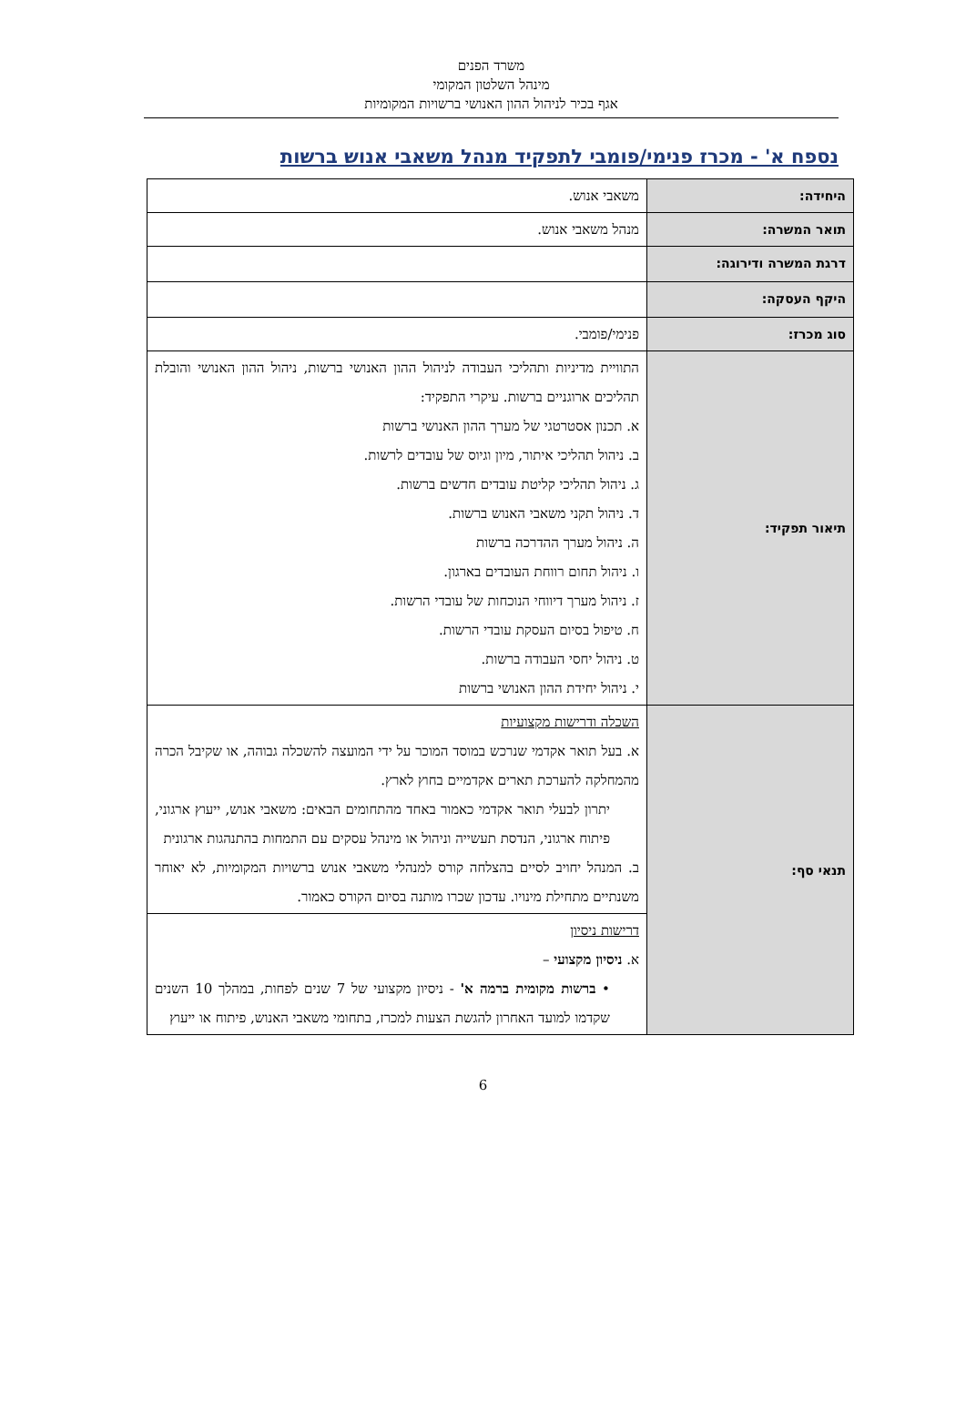משרד הפנים
מינהל השלטון המקומי
אגף בכיר לניהול ההון האנושי ברשויות המקומיות
נספח א' - מכרז פנימי/פומבי לתפקיד מנהל משאבי אנוש ברשות
| היחידה: | משאבי אנוש. |
| תואר המשרה: | מנהל משאבי אנוש. |
| דרגת המשרה ודירוגה: | |
| היקף העסקה: | |
| סוג מכרז: | פנימי/פומבי. |
| תיאור תפקיד: | התוויית מדיניות ותהליכי העבודה לניהול ההון האנושי ברשות, ניהול ההון האנושי והובלת תהליכים ארוגניים ברשות. עיקרי התפקיד: א. תכנון אסטרטגי של מערך ההון האנושי ברשות ב. ניהול תהליכי איתור, מיון וגיוס של עובדים לרשות. ג. ניהול תהליכי קליטת עובדים חדשים ברשות. ד. ניהול תקני משאבי האנוש ברשות. ה. ניהול מערך ההדרכה ברשות ו. ניהול תחום רווחת העובדים בארגון. ז. ניהול מערך דיווחי הנוכחות של עובדי הרשות. ח. טיפול בסיום העסקת עובדי הרשות. ט. ניהול יחסי העבודה ברשות. י. ניהול יחידת ההון האנושי ברשות |
| תנאי סף: | השכלה ודרישות מקצועיות א. בעל תואר אקדמי שנרכש במוסד המוכר על ידי המועצה להשכלה גבוהה, או שקיבל הכרה מהמחלקה להערכת תארים אקדמיים בחוץ לארץ. יתרון לבעלי תואר אקדמי כאמור באחד מהתחומים הבאים: משאבי אנוש, ייעוץ ארגוני, פיתוח ארגוני, הנדסת תעשייה וניהול או מינהל עסקים עם התמחות בהתנהגות ארגונית ב. המנהל יחויב לסיים בהצלחה קורס למנהלי משאבי אנוש ברשויות המקומיות, לא יאוחר משנתיים מתחילת מינויו. עדכון שכרו מותנה בסיום הקורס כאמור. |
| | דרישות ניסיון א. ניסיון מקצועי – • ברשות מקומית ברמה א' - ניסיון מקצועי של 7 שנים לפחות, במהלך 10 השנים שקדמו למועד האחרון להגשת הצעות למכרז, בתחומי משאבי האנוש, פיתוח או ייעוץ |
6